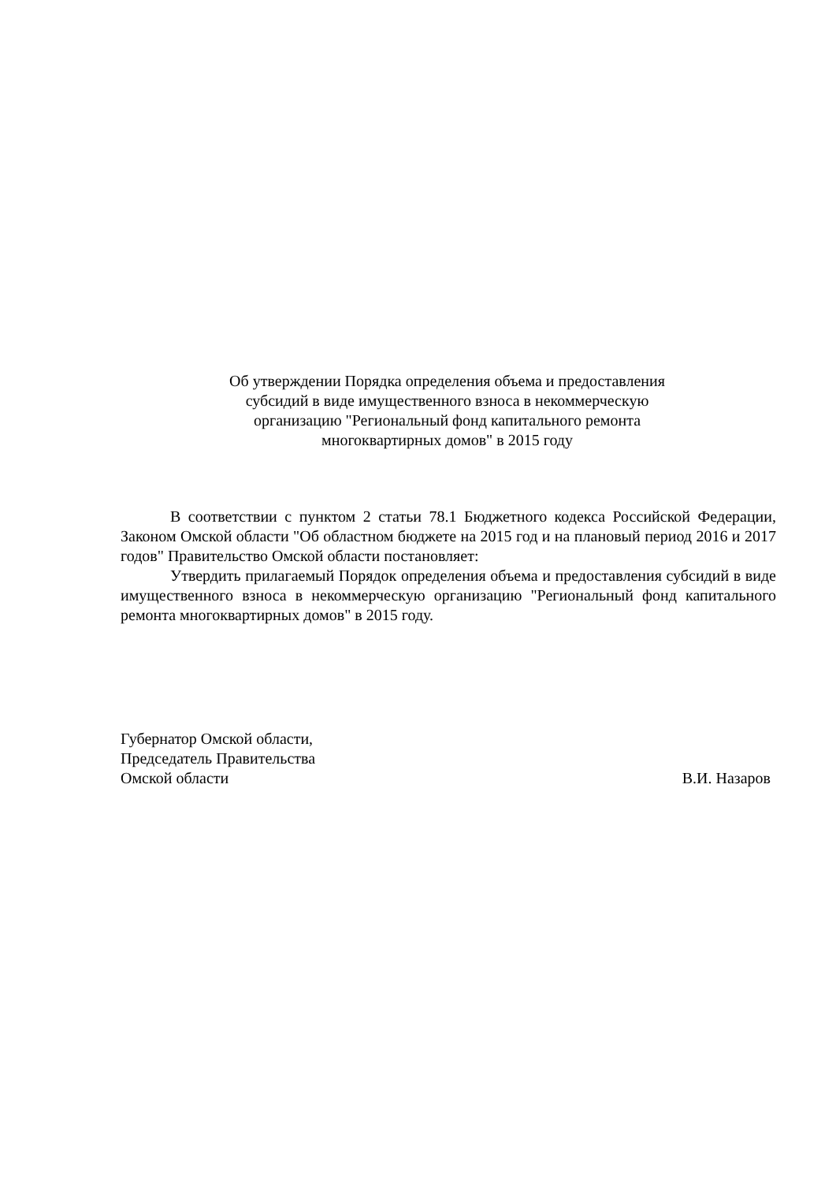Об утверждении Порядка определения объема и предоставления
субсидий в виде имущественного взноса в некоммерческую
организацию "Региональный фонд капитального ремонта
многоквартирных домов" в 2015 году
В соответствии с пунктом 2 статьи 78.1 Бюджетного кодекса Российской Федерации, Законом Омской области "Об областном бюджете на 2015 год и на плановый период 2016 и 2017 годов" Правительство Омской области постановляет:
Утвердить прилагаемый Порядок определения объема и предоставления субсидий в виде имущественного взноса в некоммерческую организацию "Региональный фонд капитального ремонта многоквартирных домов" в 2015 году.
Губернатор Омской области,
Председатель Правительства
Омской области В.И. Назаров